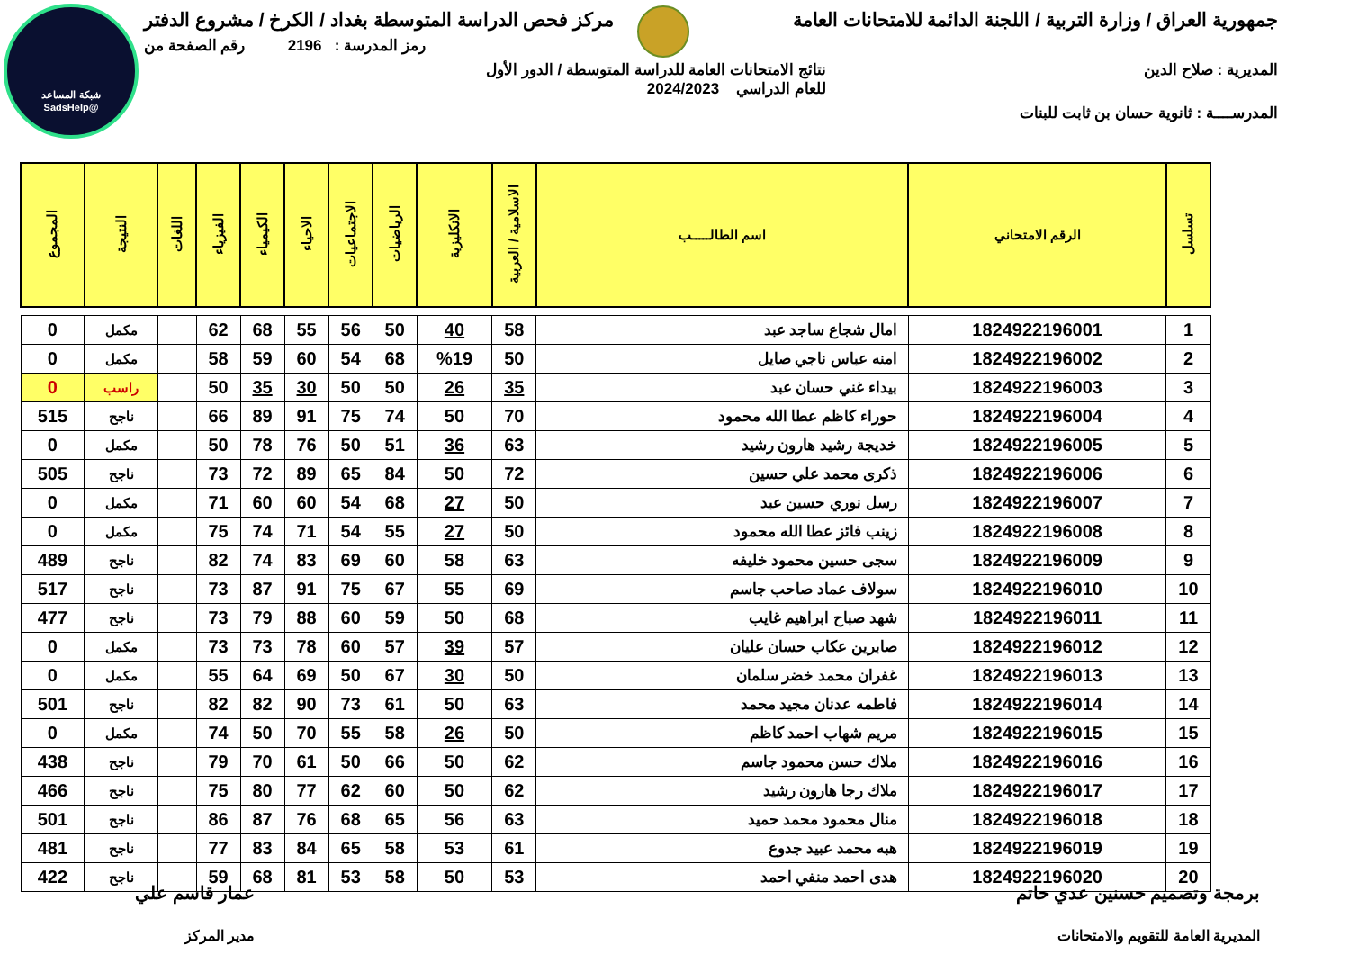شبكة المساعد
@SadsHelp
جمهورية العراق / وزارة التربية / اللجنة الدائمة للامتحانات العامة مركز فحص الدراسة المتوسطة بغداد / الكرخ / مشروع الدفتر
رمز المدرسة : 2196 رقم الصفحة من
المديرية : صلاح الدين نتائج الامتحانات العامة للدراسة المتوسطة / الدور الأول
للعام الدراسي 2024/2023
المدرســــة : ثانوية حسان بن ثابت للبنات
| تسلسل | الرقم الامتحاني | اسم الطالـــــب | الاسلامية / العربية | الانكليزية | الرياضيات | الاجتماعيات | الاحياء | الكيمياء | الفيزياء | اللغات | النتيجة | المجموع |
| --- | --- | --- | --- | --- | --- | --- | --- | --- | --- | --- | --- | --- |
| 1 | 1824922196001 | امال شجاع ساجد عبد | 58 | 40 | 50 | 56 | 55 | 68 | 62 | | مكمل | 0 |
| 2 | 1824922196002 | امنه عباس ناجي صايل | 50 | %19 | 68 | 54 | 60 | 59 | 58 | | مكمل | 0 |
| 3 | 1824922196003 | بيداء غني حسان عبد | 35 | 26 | 50 | 50 | 30 | 35 | 50 | | راسب | 0 |
| 4 | 1824922196004 | حوراء كاظم عطا الله محمود | 70 | 50 | 74 | 75 | 91 | 89 | 66 | | ناجح | 515 |
| 5 | 1824922196005 | خديجة رشيد هارون رشيد | 63 | 36 | 51 | 50 | 76 | 78 | 50 | | مكمل | 0 |
| 6 | 1824922196006 | ذكرى محمد علي حسين | 72 | 50 | 84 | 65 | 89 | 72 | 73 | | ناجح | 505 |
| 7 | 1824922196007 | رسل نوري حسين عبد | 50 | 27 | 68 | 54 | 60 | 60 | 71 | | مكمل | 0 |
| 8 | 1824922196008 | زينب فائز عطا الله محمود | 50 | 27 | 55 | 54 | 71 | 74 | 75 | | مكمل | 0 |
| 9 | 1824922196009 | سجى حسين محمود خليفه | 63 | 58 | 60 | 69 | 83 | 74 | 82 | | ناجح | 489 |
| 10 | 1824922196010 | سولاف عماد صاحب جاسم | 69 | 55 | 67 | 75 | 91 | 87 | 73 | | ناجح | 517 |
| 11 | 1824922196011 | شهد صباح ابراهيم غايب | 68 | 50 | 59 | 60 | 88 | 79 | 73 | | ناجح | 477 |
| 12 | 1824922196012 | صابرين عكاب حسان عليان | 57 | 39 | 57 | 60 | 78 | 73 | 73 | | مكمل | 0 |
| 13 | 1824922196013 | غفران محمد خضر سلمان | 50 | 30 | 67 | 50 | 69 | 64 | 55 | | مكمل | 0 |
| 14 | 1824922196014 | فاطمه عدنان مجيد محمد | 63 | 50 | 61 | 73 | 90 | 82 | 82 | | ناجح | 501 |
| 15 | 1824922196015 | مريم شهاب احمد كاظم | 50 | 26 | 58 | 55 | 70 | 50 | 74 | | مكمل | 0 |
| 16 | 1824922196016 | ملاك حسن محمود جاسم | 62 | 50 | 66 | 50 | 61 | 70 | 79 | | ناجح | 438 |
| 17 | 1824922196017 | ملاك رجا هارون رشيد | 62 | 50 | 60 | 62 | 77 | 80 | 75 | | ناجح | 466 |
| 18 | 1824922196018 | منال محمود محمد حميد | 63 | 56 | 65 | 68 | 76 | 87 | 86 | | ناجح | 501 |
| 19 | 1824922196019 | هبه محمد عبيد جدوع | 61 | 53 | 58 | 65 | 84 | 83 | 77 | | ناجح | 481 |
| 20 | 1824922196020 | هدى احمد منفي احمد | 53 | 50 | 58 | 53 | 81 | 68 | 59 | | ناجح | 422 |
برمجة وتصميم حسنين عدي حاتم
المديرية العامة للتقويم والامتحانات
عمار قاسم علي
مدير المركز